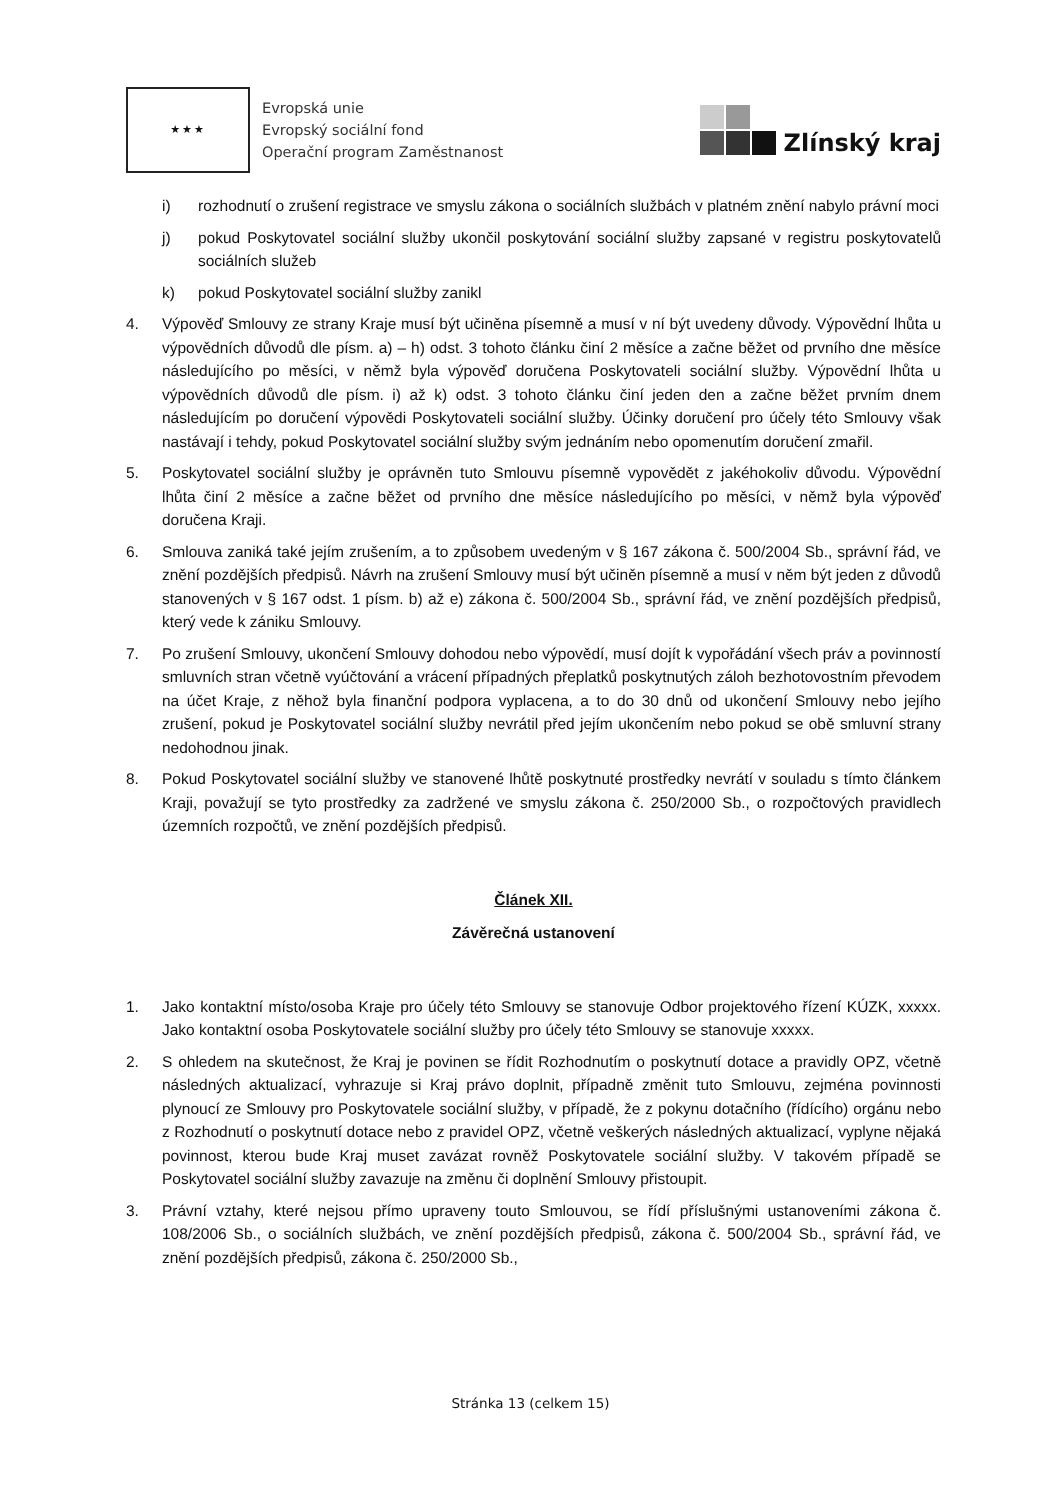★★★
Evropská unie
Evropský sociální fond
Operační program Zaměstnanost
Zlínský kraj
i) rozhodnutí o zrušení registrace ve smyslu zákona o sociálních službách v platném znění nabylo právní moci
j) pokud Poskytovatel sociální služby ukončil poskytování sociální služby zapsané v registru poskytovatelů sociálních služeb
k) pokud Poskytovatel sociální služby zanikl
4. Výpověď Smlouvy ze strany Kraje musí být učiněna písemně a musí v ní být uvedeny důvody. Výpovědní lhůta u výpovědních důvodů dle písm. a) – h) odst. 3 tohoto článku činí 2 měsíce a začne běžet od prvního dne měsíce následujícího po měsíci, v němž byla výpověď doručena Poskytovateli sociální služby. Výpovědní lhůta u výpovědních důvodů dle písm. i) až k) odst. 3 tohoto článku činí jeden den a začne běžet prvním dnem následujícím po doručení výpovědi Poskytovateli sociální služby. Účinky doručení pro účely této Smlouvy však nastávají i tehdy, pokud Poskytovatel sociální služby svým jednáním nebo opomenutím doručení zmařil.
5. Poskytovatel sociální služby je oprávněn tuto Smlouvu písemně vypovědět z jakéhokoliv důvodu. Výpovědní lhůta činí 2 měsíce a začne běžet od prvního dne měsíce následujícího po měsíci, v němž byla výpověď doručena Kraji.
6. Smlouva zaniká také jejím zrušením, a to způsobem uvedeným v § 167 zákona č. 500/2004 Sb., správní řád, ve znění pozdějších předpisů. Návrh na zrušení Smlouvy musí být učiněn písemně a musí v něm být jeden z důvodů stanovených v § 167 odst. 1 písm. b) až e) zákona č. 500/2004 Sb., správní řád, ve znění pozdějších předpisů, který vede k zániku Smlouvy.
7. Po zrušení Smlouvy, ukončení Smlouvy dohodou nebo výpovědí, musí dojít k vypořádání všech práv a povinností smluvních stran včetně vyúčtování a vrácení případných přeplatků poskytnutých záloh bezhotovostním převodem na účet Kraje, z něhož byla finanční podpora vyplacena, a to do 30 dnů od ukončení Smlouvy nebo jejího zrušení, pokud je Poskytovatel sociální služby nevrátil před jejím ukončením nebo pokud se obě smluvní strany nedohodnou jinak.
8. Pokud Poskytovatel sociální služby ve stanovené lhůtě poskytnuté prostředky nevrátí v souladu s tímto článkem Kraji, považují se tyto prostředky za zadržené ve smyslu zákona č. 250/2000 Sb., o rozpočtových pravidlech územních rozpočtů, ve znění pozdějších předpisů.
Článek XII.
Závěrečná ustanovení
1. Jako kontaktní místo/osoba Kraje pro účely této Smlouvy se stanovuje Odbor projektového řízení KÚZK, xxxxx. Jako kontaktní osoba Poskytovatele sociální služby pro účely této Smlouvy se stanovuje xxxxx.
2. S ohledem na skutečnost, že Kraj je povinen se řídit Rozhodnutím o poskytnutí dotace a pravidly OPZ, včetně následných aktualizací, vyhrazuje si Kraj právo doplnit, případně změnit tuto Smlouvu, zejména povinnosti plynoucí ze Smlouvy pro Poskytovatele sociální služby, v případě, že z pokynu dotačního (řídícího) orgánu nebo z Rozhodnutí o poskytnutí dotace nebo z pravidel OPZ, včetně veškerých následných aktualizací, vyplyne nějaká povinnost, kterou bude Kraj muset zavázat rovněž Poskytovatele sociální služby. V takovém případě se Poskytovatel sociální služby zavazuje na změnu či doplnění Smlouvy přistoupit.
3. Právní vztahy, které nejsou přímo upraveny touto Smlouvou, se řídí příslušnými ustanoveními zákona č. 108/2006 Sb., o sociálních službách, ve znění pozdějších předpisů, zákona č. 500/2004 Sb., správní řád, ve znění pozdějších předpisů, zákona č. 250/2000 Sb.,
Stránka 13 (celkem 15)